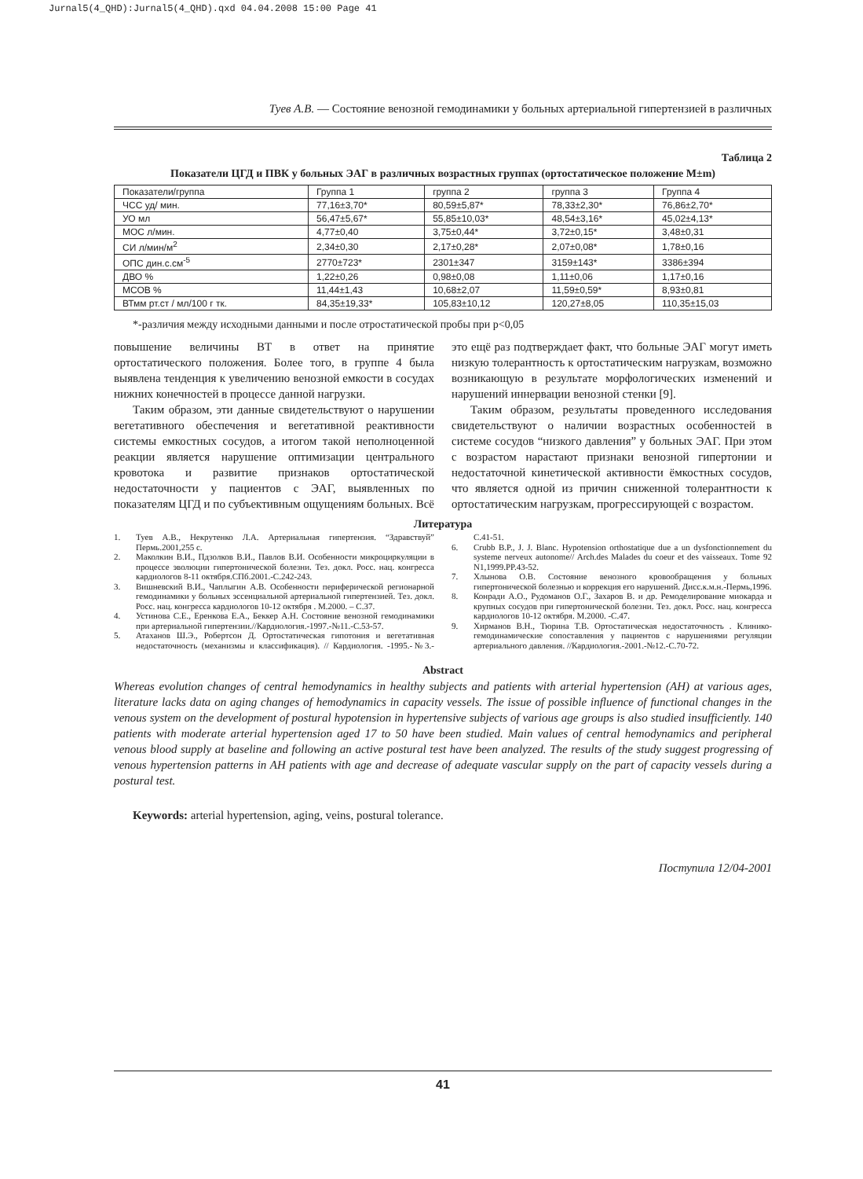Jurnal5(4_QHD):Jurnal5(4_QHD).qxd 04.04.2008 15:00 Page 41
Туев А.В. — Состояние венозной гемодинамики у больных артериальной гипертензией в различных
Таблица 2
Показатели ЦГД и ПВК у больных ЭАГ в различных возрастных группах (ортостатическое положение M±m)
| Показатели/группа | Группа 1 | группа 2 | группа 3 | Группа 4 |
| ЧСС уд/ мин. | 77,16±3,70* | 80,59±5,87* | 78,33±2,30* | 76,86±2,70* |
| УО мл | 56,47±5,67* | 55,85±10,03* | 48,54±3,16* | 45,02±4,13* |
| МОС л/мин. | 4,77±0,40 | 3,75±0,44* | 3,72±0,15* | 3,48±0,31 |
| СИ л/мин/м<sup>2</sup> | 2,34±0,30 | 2,17±0,28* | 2,07±0,08* | 1,78±0,16 |
| ОПС дин.с.см<sup>-5</sup> | 2770±723* | 2301±347 | 3159±143* | 3386±394 |
| ДВО % | 1,22±0,26 | 0,98±0,08 | 1,11±0,06 | 1,17±0,16 |
| МСОВ % | 11,44±1,43 | 10,68±2,07 | 11,59±0,59* | 8,93±0,81 |
| ВТмм рт.ст / мл/100 г тк. | 84,35±19,33* | 105,83±10,12 | 120,27±8,05 | 110,35±15,03 |
*-различия между исходными данными и после отростатической пробы при p<0,05
повышение величины ВТ в ответ на принятие ортостатического положения. Более того, в группе 4 была выявлена тенденция к увеличению венозной емкости в сосудах нижних конечностей в процессе данной нагрузки.
Таким образом, эти данные свидетельствуют о нарушении вегетативного обеспечения и вегетативной реактивности системы емкостных сосудов, а итогом такой неполноценной реакции является нарушение оптимизации центрального кровотока и развитие признаков ортостатической недостаточности у пациентов с ЭАГ, выявленных по показателям ЦГД и по субъективным ощущениям больных. Всё это ещё раз подтверждает факт, что больные ЭАГ могут иметь низкую толерантность к ортостатическим нагрузкам, возможно возникающую в результате морфологических изменений и нарушений иннервации венозной стенки [9].
Таким образом, результаты проведенного исследования свидетельствуют о наличии возрастных особенностей в системе сосудов “низкого давления” у больных ЭАГ. При этом с возрастом нарастают признаки венозной гипертонии и недостаточной кинетической активности ёмкостных сосудов, что является одной из причин сниженной толерантности к ортостатическим нагрузкам, прогрессирующей с возрастом.
Литература
1. Туев А.В., Некрутенко Л.А. Артериальная гипертензия. “Здравствуй” Пермь.2001,255 с.
2. Маколкин В.И., Пдзолков В.И., Павлов В.И. Особенности микроциркуляции в процессе эволюции гипертонической болезни. Тез. докл. Росс. нац. конгресса кардиологов 8-11 октября.СПб.2001.-С.242-243.
3. Вишневский В.И., Чаплыгин А.В. Особенности периферической регионарной гемодинамики у больных эссенциальной артериальной гипертензией. Тез. докл. Росс. нац. конгресса кардиологов 10-12 октября . М.2000. – С.37.
4. Устинова С.Е., Еренкова Е.А., Беккер А.Н. Состояние венозной гемодинамики при артериальной гипертензии.//Кардиология.-1997.-№11.-С.53-57.
5. Атаханов Ш.Э., Робертсон Д. Ортостатическая гипотония и вегетативная недостаточность (механизмы и классификация). // Кардиология. -1995.-№3.-С.41-51.
6. Crubb B.P., J. J. Blanc. Hypotension orthostatique due a un dysfonctionnement du systeme nerveux autonome// Arch.des Malades du coeur et des vaisseaux. Tome 92 N1,1999.PP.43-52.
7. Хлынова О.В. Состояние венозного кровообращения у больных гипертонической болезнью и коррекция его нарушений. Дисс.к.м.н.-Пермь,1996.
8. Конради А.О., Рудоманов О.Г., Захаров В. и др. Ремоделирование миокарда и крупных сосудов при гипертонической болезни. Тез. докл. Росс. нац. конгресса кардиологов 10-12 октября. М.2000. -С.47.
9. Хирманов В.Н., Тюрина Т.В. Ортостатическая недостаточность . Клинико-гемодинамические сопоставления у пациентов с нарушениями регуляции артериального давления. //Кардиология.-2001.-№12.-С.70-72.
Abstract
Whereas evolution changes of central hemodynamics in healthy subjects and patients with arterial hypertension (AH) at various ages, literature lacks data on aging changes of hemodynamics in capacity vessels. The issue of possible influence of functional changes in the venous system on the development of postural hypotension in hypertensive subjects of various age groups is also studied insufficiently. 140 patients with moderate arterial hypertension aged 17 to 50 have been studied. Main values of central hemodynamics and peripheral venous blood supply at baseline and following an active postural test have been analyzed. The results of the study suggest progressing of venous hypertension patterns in AH patients with age and decrease of adequate vascular supply on the part of capacity vessels during a postural test.
Keywords: arterial hypertension, aging, veins, postural tolerance.
Поступила 12/04-2001
41